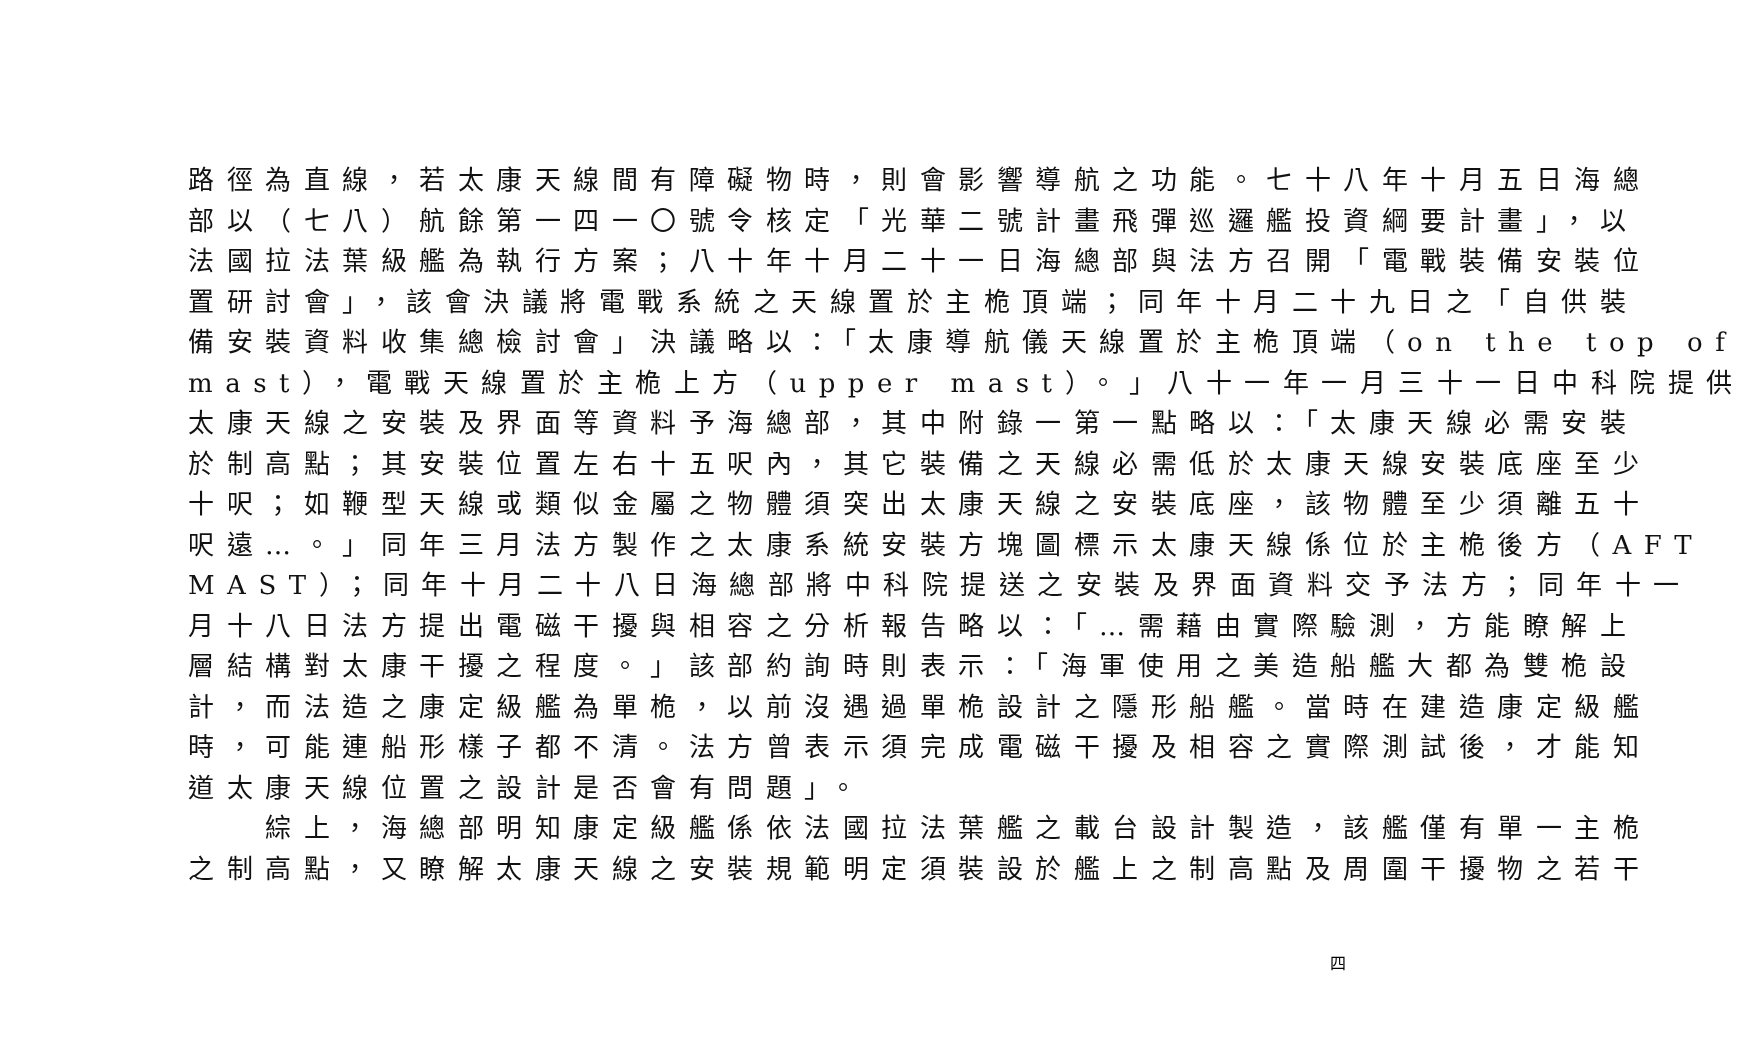路徑為直線，若太康天線間有障礙物時，則會影響導航之功能。七十八年十月五日海總
部以（七八）航餘第一四一〇號令核定「光華二號計畫飛彈巡邏艦投資綱要計畫」，以
法國拉法葉級艦為執行方案；八十年十月二十一日海總部與法方召開「電戰裝備安裝位
置研討會」，該會決議將電戰系統之天線置於主桅頂端；同年十月二十九日之「自供裝
備安裝資料收集總檢討會」決議略以：「太康導航儀天線置於主桅頂端（on the top of
mast），電戰天線置於主桅上方（upper mast）。」八十一年一月三十一日中科院提供
太康天線之安裝及界面等資料予海總部，其中附錄一第一點略以：「太康天線必需安裝
於制高點；其安裝位置左右十五呎內，其它裝備之天線必需低於太康天線安裝底座至少
十呎；如鞭型天線或類似金屬之物體須突出太康天線之安裝底座，該物體至少須離五十
呎遠…。」同年三月法方製作之太康系統安裝方塊圖標示太康天線係位於主桅後方（AFT
MAST）；同年十月二十八日海總部將中科院提送之安裝及界面資料交予法方；同年十一
月十八日法方提出電磁干擾與相容之分析報告略以：「…需藉由實際驗測，方能瞭解上
層結構對太康干擾之程度。」該部約詢時則表示：「海軍使用之美造船艦大都為雙桅設
計，而法造之康定級艦為單桅，以前沒遇過單桅設計之隱形船艦。當時在建造康定級艦
時，可能連船形樣子都不清。法方曾表示須完成電磁干擾及相容之實際測試後，才能知
道太康天線位置之設計是否會有問題」。
　　綜上，海總部明知康定級艦係依法國拉法葉艦之載台設計製造，該艦僅有單一主桅
之制高點，又瞭解太康天線之安裝規範明定須裝設於艦上之制高點及周圍干擾物之若干
四